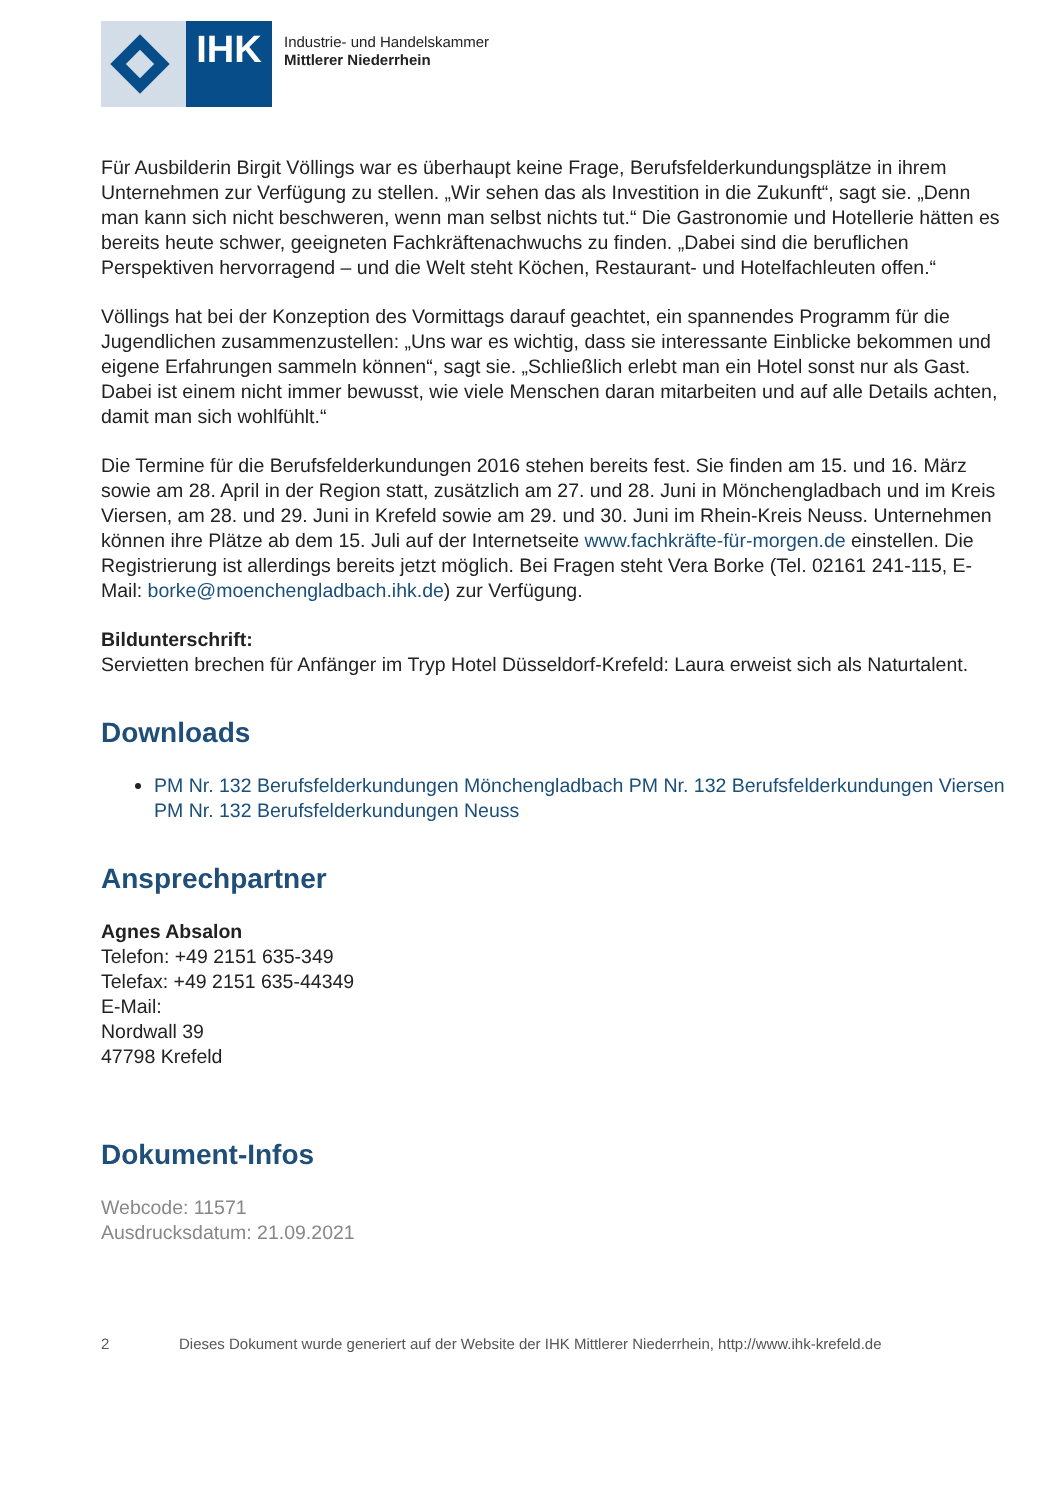IHK
Industrie- und Handelskammer
Mittlerer Niederrhein
Für Ausbilderin Birgit Völlings war es überhaupt keine Frage, Berufsfelderkundungsplätze in ihrem Unternehmen zur Verfügung zu stellen. „Wir sehen das als Investition in die Zukunft“, sagt sie. „Denn man kann sich nicht beschweren, wenn man selbst nichts tut.“ Die Gastronomie und Hotellerie hätten es bereits heute schwer, geeigneten Fachkräftenachwuchs zu finden. „Dabei sind die beruflichen Perspektiven hervorragend – und die Welt steht Köchen, Restaurant- und Hotelfachleuten offen.“
Völlings hat bei der Konzeption des Vormittags darauf geachtet, ein spannendes Programm für die Jugendlichen zusammenzustellen: „Uns war es wichtig, dass sie interessante Einblicke bekommen und eigene Erfahrungen sammeln können“, sagt sie. „Schließlich erlebt man ein Hotel sonst nur als Gast. Dabei ist einem nicht immer bewusst, wie viele Menschen daran mitarbeiten und auf alle Details achten, damit man sich wohlfühlt.“
Die Termine für die Berufsfelderkundungen 2016 stehen bereits fest. Sie finden am 15. und 16. März sowie am 28. April in der Region statt, zusätzlich am 27. und 28. Juni in Mönchengladbach und im Kreis Viersen, am 28. und 29. Juni in Krefeld sowie am 29. und 30. Juni im Rhein-Kreis Neuss. Unternehmen können ihre Plätze ab dem 15. Juli auf der Internetseite www.fachkräfte-für-morgen.de einstellen. Die Registrierung ist allerdings bereits jetzt möglich. Bei Fragen steht Vera Borke (Tel. 02161 241-115, E-Mail: borke@moenchengladbach.ihk.de) zur Verfügung.
Bildunterschrift:
Servietten brechen für Anfänger im Tryp Hotel Düsseldorf-Krefeld: Laura erweist sich als Naturtalent.
Downloads
PM Nr. 132 Berufsfelderkundungen Mönchengladbach PM Nr. 132 Berufsfelderkundungen Viersen PM Nr. 132 Berufsfelderkundungen Neuss
Ansprechpartner
Agnes Absalon
Telefon: +49 2151 635-349
Telefax: +49 2151 635-44349
E-Mail:
Nordwall 39
47798 Krefeld
Dokument-Infos
Webcode: 11571
Ausdrucksdatum: 21.09.2021
2 Dieses Dokument wurde generiert auf der Website der IHK Mittlerer Niederrhein, http://www.ihk-krefeld.de